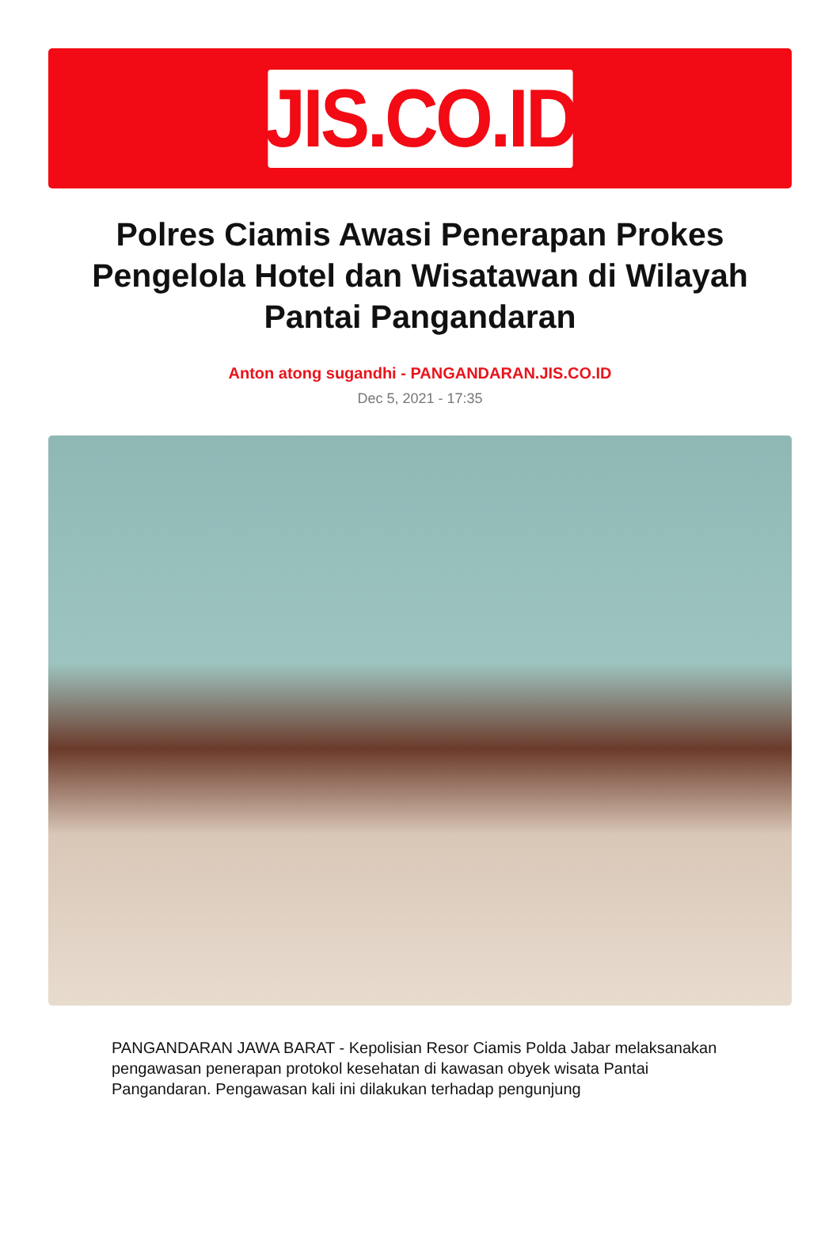JIS.CO.ID
Polres Ciamis Awasi Penerapan Prokes Pengelola Hotel dan Wisatawan di Wilayah Pantai Pangandaran
Anton atong sugandhi - PANGANDARAN.JIS.CO.ID
Dec 5, 2021 - 17:35
PANGANDARAN JAWA BARAT - Kepolisian Resor Ciamis Polda Jabar melaksanakan pengawasan penerapan protokol kesehatan di kawasan obyek wisata Pantai Pangandaran. Pengawasan kali ini dilakukan terhadap pengunjung